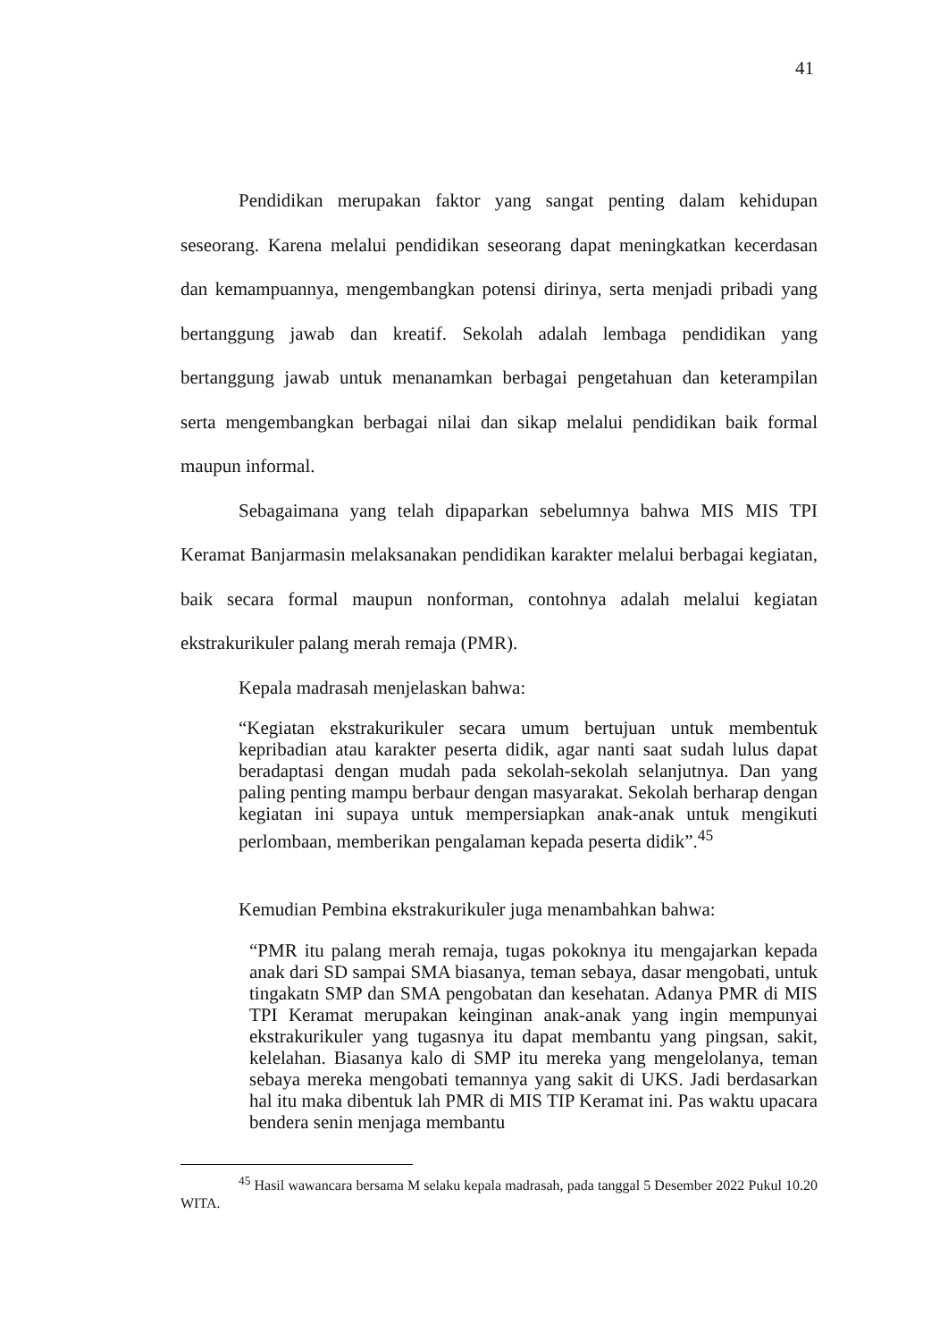41
Pendidikan merupakan faktor yang sangat penting dalam kehidupan seseorang. Karena melalui pendidikan seseorang dapat meningkatkan kecerdasan dan kemampuannya, mengembangkan potensi dirinya, serta menjadi pribadi yang bertanggung jawab dan kreatif. Sekolah adalah lembaga pendidikan yang bertanggung jawab untuk menanamkan berbagai pengetahuan dan keterampilan serta mengembangkan berbagai nilai dan sikap melalui pendidikan baik formal maupun informal.
Sebagaimana yang telah dipaparkan sebelumnya bahwa MIS MIS TPI Keramat Banjarmasin melaksanakan pendidikan karakter melalui berbagai kegiatan, baik secara formal maupun nonforman, contohnya adalah melalui kegiatan ekstrakurikuler palang merah remaja (PMR).
Kepala madrasah menjelaskan bahwa:
“Kegiatan ekstrakurikuler secara umum bertujuan untuk membentuk kepribadian atau karakter peserta didik, agar nanti saat sudah lulus dapat beradaptasi dengan mudah pada sekolah-sekolah selanjutnya. Dan yang paling penting mampu berbaur dengan masyarakat. Sekolah berharap dengan kegiatan ini supaya untuk mempersiapkan anak-anak untuk mengikuti perlombaan, memberikan pengalaman kepada peserta didik”.<sup>45</sup>
Kemudian Pembina ekstrakurikuler juga menambahkan bahwa:
“PMR itu palang merah remaja, tugas pokoknya itu mengajarkan kepada anak dari SD sampai SMA biasanya, teman sebaya, dasar mengobati, untuk tingakatn SMP dan SMA pengobatan dan kesehatan. Adanya PMR di MIS TPI Keramat merupakan keinginan anak-anak yang ingin mempunyai ekstrakurikuler yang tugasnya itu dapat membantu yang pingsan, sakit, kelelahan. Biasanya kalo di SMP itu mereka yang mengelolanya, teman sebaya mereka mengobati temannya yang sakit di UKS. Jadi berdasarkan hal itu maka dibentuk lah PMR di MIS TIP Keramat ini. Pas waktu upacara bendera senin menjaga membantu
<sup>45</sup> Hasil wawancara bersama M selaku kepala madrasah, pada tanggal 5 Desember 2022 Pukul 10.20 WITA.